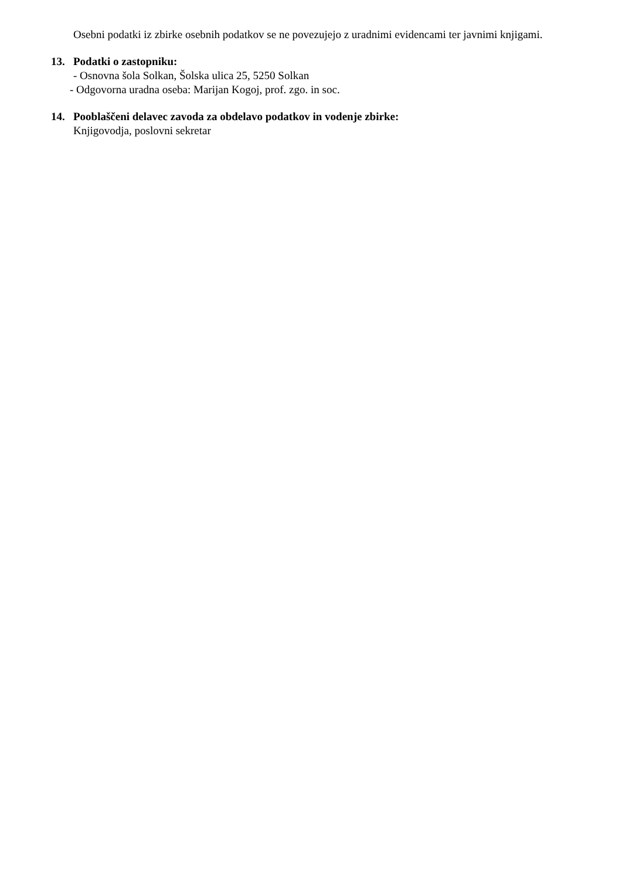Osebni podatki iz zbirke osebnih podatkov se ne povezujejo z uradnimi evidencami ter javnimi knjigami.
13. Podatki o zastopniku:
- Osnovna šola Solkan, Šolska ulica 25, 5250 Solkan
- Odgovorna uradna oseba: Marijan Kogoj, prof. zgo. in soc.
14. Pooblaščeni delavec zavoda za obdelavo podatkov in vodenje zbirke:
Knjigovodja, poslovni sekretar